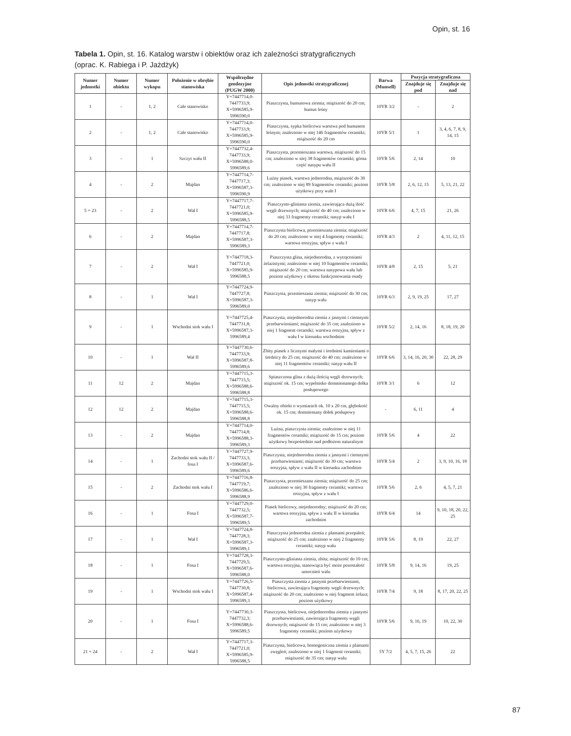Opin, st. 16
Tabela 1. Opin, st. 16. Katalog warstw i obiektów oraz ich zależności stratygraficznych
(oprac. K. Rabiega i P. Jażdżyk)
| Numer jednostki | Numer obiektu | Numer wykopu | Położenie w obrębie stanowiska | Współrzędne geodezyjne (PUGW 2000) | Opis jednostki stratygraficznej | Barwa (Munsell) | Pozycja stratygraficzna | |
| --- | --- | --- | --- | --- | --- | --- | --- | --- |
| | | | | | | | Znajduje się pod | Znajduje się nad |
| 1 | - | 1, 2 | Całe stanowisko | Y=7447714,0-7447733,9; X=5996585,9-5996590,0 | Piaszczysta, humusowa ziemia; miąższość do 20 cm; humus leśny | 10YR 3/2 | - | 2 |
| 2 | - | 1, 2 | Całe stanowisko | Y=7447714,0-7447733,9; X=5996585,9-5996590,0 | Piaszczysta, sypka bielicowa warstwa pod humusem leśnym; znaleziono w niej 146 fragmentów ceramiki; miąższość do 20 cm | 10YR 5/1 | 1 | 3, 4, 6, 7, 8, 9, 14, 15 |
| 3 | - | 1 | Szczyt wału II | Y=7447732,4-7447733,9; X=5996588,0-5996589,6 | Piaszczysta, przemieszana warstwa, miąższość do 15 cm; znaleziono w niej 38 fragmentów ceramiki; górna część nasypu wału II | 10YR 5/6 | 2, 14 | 10 |
| 4 | - | 2 | Majdan | Y=7447714,7-7447717,3; X=5996587,3-5996590,9 | Luźny piasek, warstwa jednorodna, miąższość do 30 cm; znaleziono w niej 89 fragmentów ceramiki; poziom użytkowy przy wale I | 10YR 5/8 | 2, 6, 12, 15 | 5, 13, 21, 22 |
| 5 = 23 | - | 2 | Wał I | Y=7447717,7-7447721,0; X=5996585,9-5996588,5 | Piaszczysto-gliniasta ziemia, zawierająca dużą ilość węgli drzewnych; miąższość do 40 cm; znaleziono w niej 33 fragmenty ceramiki; nasyp wału I | 10YR 6/6 | 4, 7, 15 | 21, 26 |
| 6 | - | 2 | Majdan | Y=7447714,7-7447717,8; X=5996587,3-5996589,3 | Piaszczysta bielicowa, przemieszana ziemia; miąższość do 20 cm; znaleziono w niej 4 fragmenty ceramiki; warstwa erozyjna, spływ z wału I | 10YR 4/3 | 2 | 4, 11, 12, 15 |
| 7 | - | 2 | Wał I | Y=7447718,3-7447721,0; X=5996585,9-5996588,5 | Piaszczysta glina, niejednorodna, z wytrąceniami żelazistymi; znaleziono w niej 10 fragmentów ceramiki; miąższość do 20 cm; warstwa nasypowa wału lub poziom użytkowy z okresu funkcjonowania osady | 10YR 4/8 | 2, 15 | 5, 21 |
| 8 | - | 1 | Wał I | Y=7447724,9-7447727,8; X=5996587,3-5996589,0 | Piaszczysta, przemieszana ziemia; miąższość do 30 cm; nasyp wału | 10YR 6/3 | 2, 9, 19, 25 | 17, 27 |
| 9 | - | 1 | Wschodni stok wału I | Y=7447725,4-7447731,8; X=5996587,3-5996589,4 | Piaszczysta, niejednorodna ziemia z jasnymi i ciemnymi przebarwieniami; miąższość do 35 cm; znaleziono w niej 1 fragment ceramiki; warstwa erozyjna, spływ z wału I w kierunku wschodnim | 10YR 5/2 | 2, 14, 16 | 8, 18, 19, 20 |
| 10 | - | 1 | Wał II | Y=7447730,6-7447733,9; X=5996587,8-5996589,6 | Zbity piasek z licznymi małymi i średnimi kamieniami o średnicy do 25 cm; miąższość do 40 cm; znaleziono w niej 11 fragmentów ceramiki; nasyp wału II | 10YR 6/6 | 3, 14, 16, 20, 30 | 22, 28, 29 |
| 11 | 12 | 2 | Majdan | Y=7447715,3-7447715,5; X=5996588,6-5996588,8 | Spiaszczona glina z dużą ilością węgli drzewnych; miąższość ok. 15 cm; wypełnisko domniemanego dołka posłupowego | 10YR 3/1 | 6 | 12 |
| 12 | 12 | 2 | Majdan | Y=7447715,3-7447715,5; X=5996588,6-5996588,8 | Owalny obiekt o wymiarach ok. 10 x 20 cm, głębokość ok. 15 cm; domniemany dołek posłupowy | - | 6, 11 | 4 |
| 13 | - | 2 | Majdan | Y=7447714,0-7447714,8; X=5996588,3-5996589,3 | Luźna, piaszczysta ziemia; znaleziono w niej 11 fragmentów ceramiki; miąższość do 15 cm; poziom użytkowy bezpośrednio nad podłożem naturalnym | 10YR 5/6 | 4 | 22 |
| 14 | - | 1 | Zachodni stok wału II / fosa I | Y=7447727,9-7447733,3; X=5996587,6-5996589,6 | Piaszczysta, niejednorodna ziemia z jasnymi i ciemnymi przebarwieniami; miąższość do 30 cm; warstwa erozyjna, spływ z wału II w kierunku zachodnim | 10YR 5/4 | 2 | 3, 9, 10, 16, 18 |
| 15 | - | 2 | Zachodni stok wału I | Y=7447716,8-7447719,7; X=5996586,6-5996588,9 | Piaszczysta, przemieszana ziemia; miąższość do 25 cm; znaleziono w niej 30 fragmenty ceramiki; warstwa erozyjna, spływ z wału I | 10YR 5/6 | 2, 6 | 4, 5, 7, 21 |
| 16 | - | 1 | Fosa I | Y=7447729,0-7447732,5; X=5996587,7-5996589,5 | Piasek bielicowy, niejednorodny; miąższość do 20 cm; warstwa erozyjna, spływ z wału II w kierunku zachodnim | 10YR 6/4 | 14 | 9, 10, 18, 20, 22, 25 |
| 17 | - | 1 | Wał I | Y=7447724,8-7447728,3; X=5996587,3-5996589,1 | Piaszczysta jednorodna ziemia z plamami przepaleń; miąższość do 25 cm; znaleziono w niej 2 fragmenty ceramiki; nasyp wału | 10YR 5/6 | 8, 19 | 22, 27 |
| 18 | - | 1 | Fosa I | Y=7447728,3-7447729,5; X=5996587,6-5996588,0 | Piaszczysto-gliniasta ziemia, zbita; miąższość do 10 cm; warstwa erozyjna, stanowiąca być może pozostałość umocnień wału | 10YR 5/8 | 9, 14, 16 | 19, 25 |
| 19 | - | 1 | Wschodni stok wału I | Y=7447726,5-7447730,8; X=5996587,4-5996589,3 | Piaszczysta ziemia z jasnymi przebarwieniami, bielicowa, zawierająca fragmenty węgli drzewnych; miąższość do 20 cm; znaleziono w niej fragment żelaza; poziom użytkowy | 10YR 7/4 | 9, 18 | 8, 17, 20, 22, 25 |
| 20 | - | 1 | Fosa I | Y=7447730,3-7447732,3; X=5996588,6-5996589,5 | Piaszczysta, bielicowa, niejednorodna ziemia z jasnymi przebarwieniami, zawierająca fragmenty węgli drzewnych; miąższość do 15 cm; znaleziono w niej 3 fragmenty ceramiki; poziom użytkowy | 10YR 5/6 | 9, 16, 19 | 10, 22, 30 |
| 21 = 24 | - | 2 | Wał I | Y=7447717,3-7447721,0; X=5996585,9-5996588,5 | Piaszczysta, bielicowa, homogeniczna ziemia z plamami zwęgleń; znaleziono w niej 1 fragment ceramiki; miąższość do 35 cm; nasyp wału | 5Y 7/2 | 4, 5, 7, 15, 26 | 22 |
87